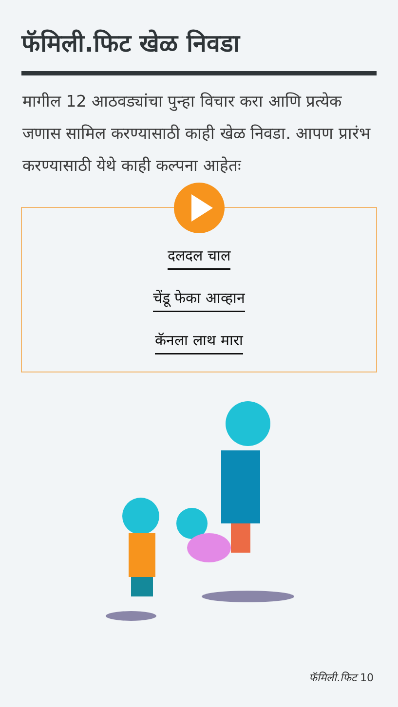फॅमिली.फिट खेळ निवडा
मागील 12 आठवड्यांचा पुन्हा विचार करा आणि प्रत्येक जणास सामिल करण्यासाठी काही खेळ निवडा. आपण प्रारंभ करण्यासाठी येथे काही कल्पना आहेतः
दलदल चाल
चेंडू फेका आव्हान
कॅनला लाथ मारा
फॅमिली.फिट 10